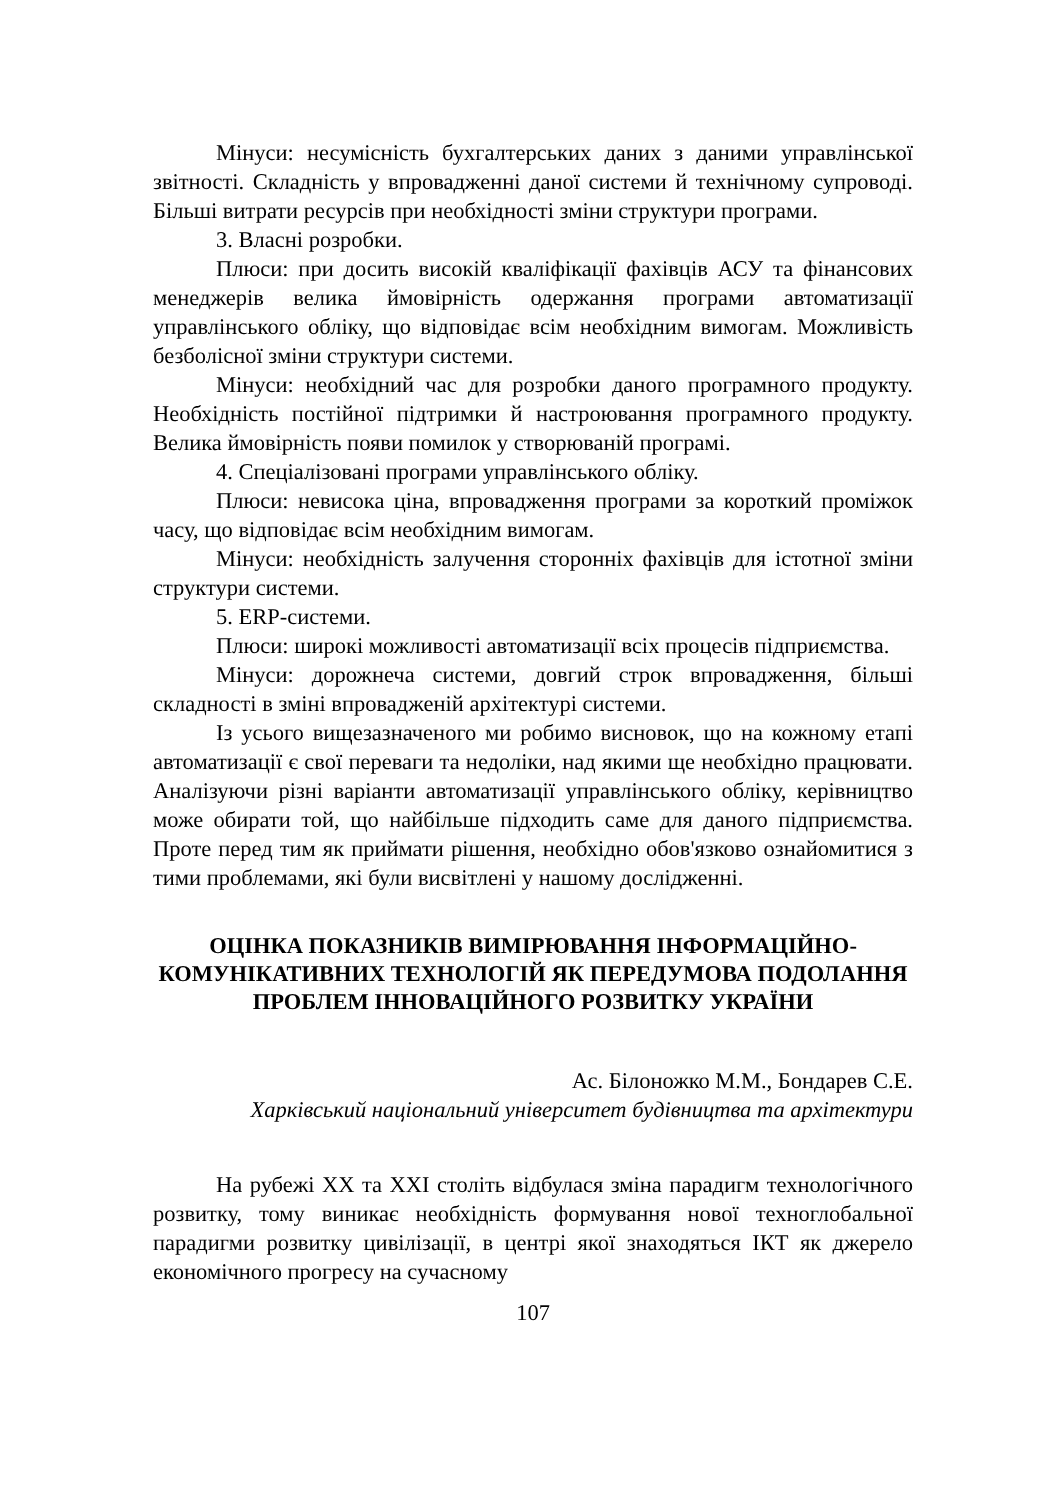Мінуси: несумісність бухгалтерських даних з даними управлінської звітності. Складність у впровадженні даної системи й технічному супроводі. Більші витрати ресурсів при необхідності зміни структури програми.
3. Власні розробки.
Плюси: при досить високій кваліфікації фахівців АСУ та фінансових менеджерів велика ймовірність одержання програми автоматизації управлінського обліку, що відповідає всім необхідним вимогам. Можливість безболісної зміни структури системи.
Мінуси: необхідний час для розробки даного програмного продукту. Необхідність постійної підтримки й настроювання програмного продукту. Велика ймовірність появи помилок у створюваній програмі.
4. Спеціалізовані програми управлінського обліку.
Плюси: невисока ціна, впровадження програми за короткий проміжок часу, що відповідає всім необхідним вимогам.
Мінуси: необхідність залучення сторонніх фахівців для істотної зміни структури системи.
5. ERP-системи.
Плюси: широкі можливості автоматизації всіх процесів підприємства.
Мінуси: дорожнеча системи, довгий строк впровадження, більші складності в зміні впровадженій архітектурі системи.
Із усього вищезазначеного ми робимо висновок, що на кожному етапі автоматизації є свої переваги та недоліки, над якими ще необхідно працювати. Аналізуючи різні варіанти автоматизації управлінського обліку, керівництво може обирати той, що найбільше підходить саме для даного підприємства. Проте перед тим як приймати рішення, необхідно обов'язково ознайомитися з тими проблемами, які були висвітлені у нашому дослідженні.
ОЦІНКА ПОКАЗНИКІВ ВИМІРЮВАННЯ ІНФОРМАЦІЙНО-КОМУНІКАТИВНИХ ТЕХНОЛОГІЙ ЯК ПЕРЕДУМОВА ПОДОЛАННЯ ПРОБЛЕМ ІННОВАЦІЙНОГО РОЗВИТКУ УКРАЇНИ
Ас. Білоножко М.М., Бондарев С.Е.
Харківський національний університет будівництва та архітектури
На рубежі XX та XXI століть відбулася зміна парадигм технологічного розвитку, тому виникає необхідність формування нової техноглобальної парадигми розвитку цивілізації, в центрі якої знаходяться ІКТ як джерело економічного прогресу на сучасному
107